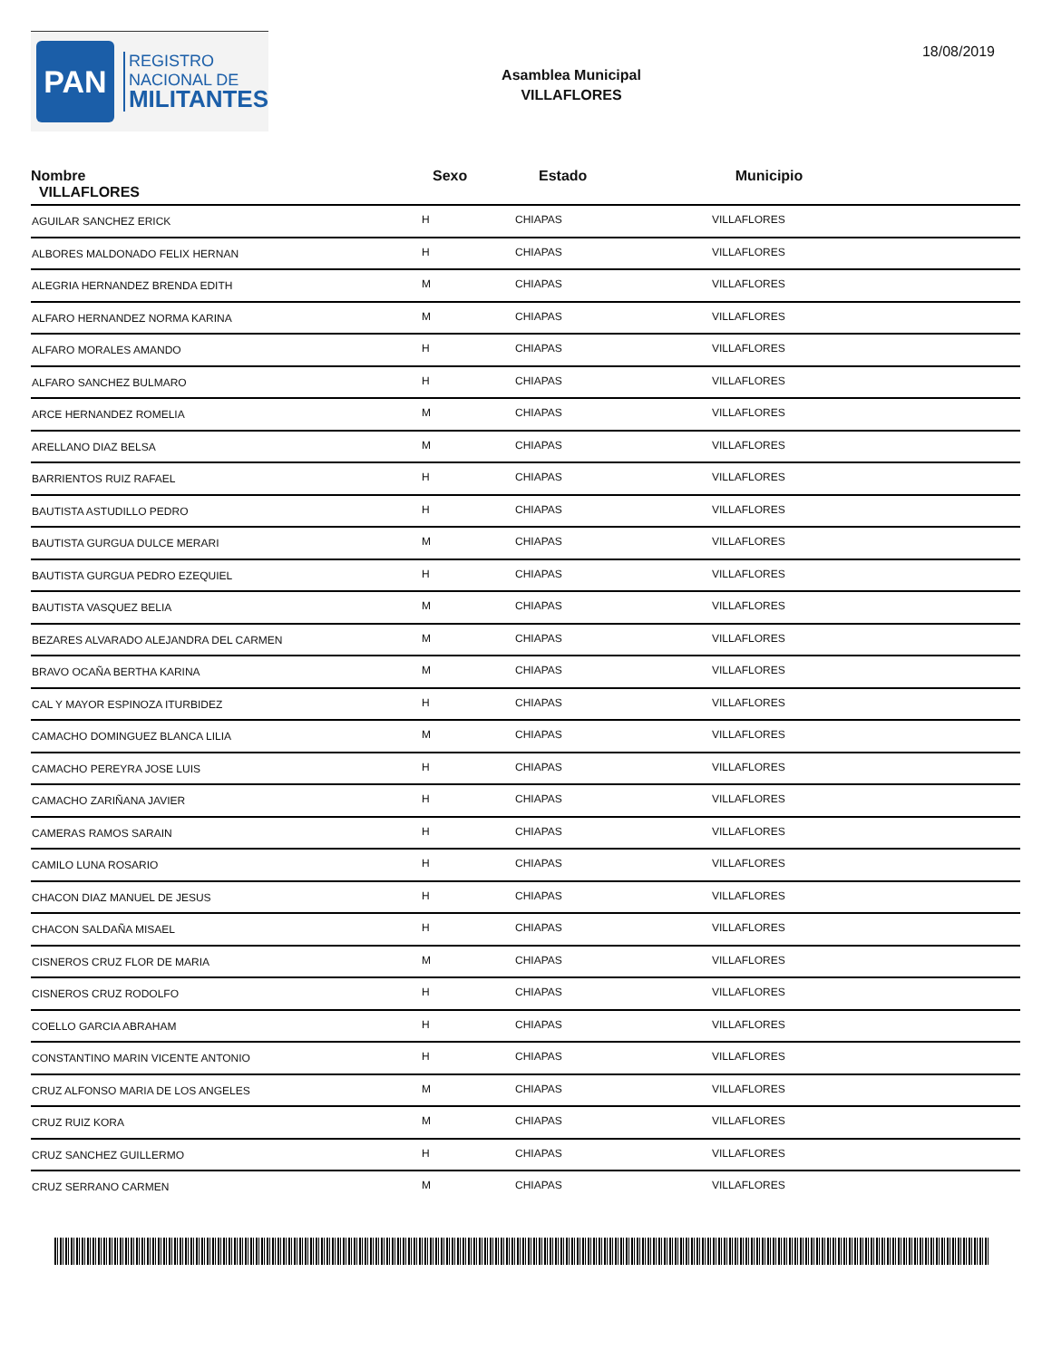PAN
REGISTRO
NACIONAL DE
MILITANTES
Asamblea Municipal
VILLAFLORES
18/08/2019
| Nombre VILLAFLORES | Sexo | Estado | Municipio |
| --- | --- | --- | --- |
| AGUILAR SANCHEZ ERICK | H | CHIAPAS | VILLAFLORES |
| ALBORES MALDONADO FELIX HERNAN | H | CHIAPAS | VILLAFLORES |
| ALEGRIA HERNANDEZ BRENDA EDITH | M | CHIAPAS | VILLAFLORES |
| ALFARO HERNANDEZ NORMA KARINA | M | CHIAPAS | VILLAFLORES |
| ALFARO MORALES AMANDO | H | CHIAPAS | VILLAFLORES |
| ALFARO SANCHEZ BULMARO | H | CHIAPAS | VILLAFLORES |
| ARCE HERNANDEZ ROMELIA | M | CHIAPAS | VILLAFLORES |
| ARELLANO DIAZ BELSA | M | CHIAPAS | VILLAFLORES |
| BARRIENTOS RUIZ RAFAEL | H | CHIAPAS | VILLAFLORES |
| BAUTISTA ASTUDILLO PEDRO | H | CHIAPAS | VILLAFLORES |
| BAUTISTA GURGUA DULCE MERARI | M | CHIAPAS | VILLAFLORES |
| BAUTISTA GURGUA PEDRO EZEQUIEL | H | CHIAPAS | VILLAFLORES |
| BAUTISTA VASQUEZ BELIA | M | CHIAPAS | VILLAFLORES |
| BEZARES ALVARADO ALEJANDRA DEL CARMEN | M | CHIAPAS | VILLAFLORES |
| BRAVO OCAÑA BERTHA KARINA | M | CHIAPAS | VILLAFLORES |
| CAL Y MAYOR ESPINOZA ITURBIDEZ | H | CHIAPAS | VILLAFLORES |
| CAMACHO DOMINGUEZ BLANCA LILIA | M | CHIAPAS | VILLAFLORES |
| CAMACHO PEREYRA JOSE LUIS | H | CHIAPAS | VILLAFLORES |
| CAMACHO ZARIÑANA JAVIER | H | CHIAPAS | VILLAFLORES |
| CAMERAS RAMOS SARAIN | H | CHIAPAS | VILLAFLORES |
| CAMILO LUNA ROSARIO | H | CHIAPAS | VILLAFLORES |
| CHACON DIAZ MANUEL DE JESUS | H | CHIAPAS | VILLAFLORES |
| CHACON SALDAÑA MISAEL | H | CHIAPAS | VILLAFLORES |
| CISNEROS CRUZ FLOR DE MARIA | M | CHIAPAS | VILLAFLORES |
| CISNEROS CRUZ RODOLFO | H | CHIAPAS | VILLAFLORES |
| COELLO GARCIA ABRAHAM | H | CHIAPAS | VILLAFLORES |
| CONSTANTINO MARIN VICENTE ANTONIO | H | CHIAPAS | VILLAFLORES |
| CRUZ ALFONSO MARIA DE LOS ANGELES | M | CHIAPAS | VILLAFLORES |
| CRUZ RUIZ KORA | M | CHIAPAS | VILLAFLORES |
| CRUZ SANCHEZ GUILLERMO | H | CHIAPAS | VILLAFLORES |
| CRUZ SERRANO CARMEN | M | CHIAPAS | VILLAFLORES |